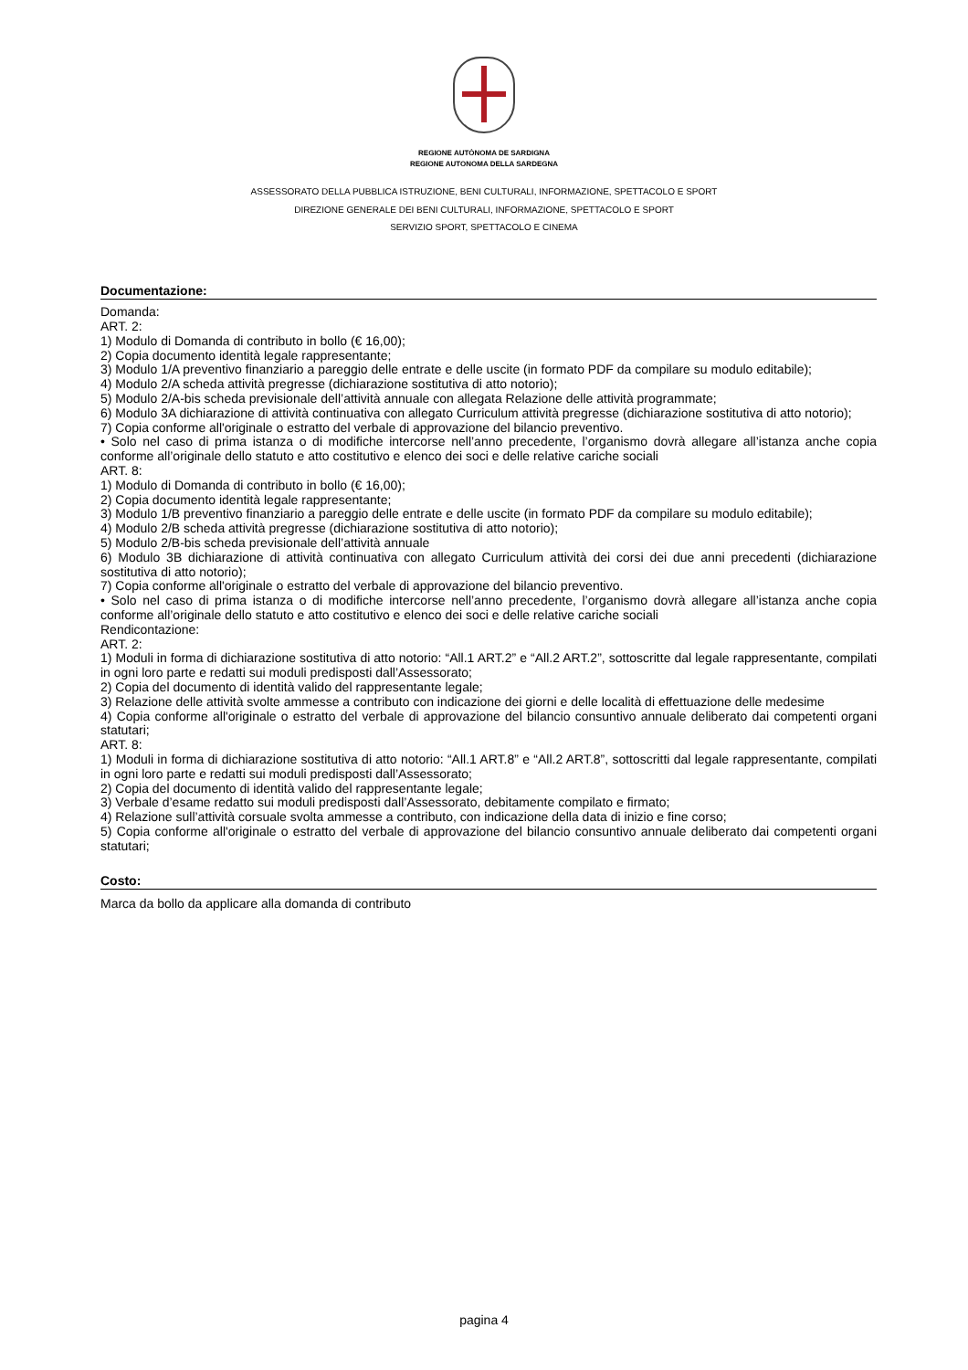REGIONE AUTÒNOMA DE SARDIGNA
REGIONE AUTONOMA DELLA SARDEGNA
ASSESSORATO DELLA PUBBLICA ISTRUZIONE, BENI CULTURALI, INFORMAZIONE, SPETTACOLO E SPORT
DIREZIONE GENERALE DEI BENI CULTURALI, INFORMAZIONE, SPETTACOLO E SPORT
SERVIZIO SPORT, SPETTACOLO E CINEMA
Documentazione:
Domanda:
ART. 2:
1) Modulo di Domanda di contributo in bollo (€ 16,00);
2) Copia documento identità legale rappresentante;
3) Modulo 1/A preventivo finanziario a pareggio delle entrate e delle uscite (in formato PDF da compilare su modulo editabile);
4) Modulo 2/A scheda attività pregresse (dichiarazione sostitutiva di atto notorio);
5) Modulo 2/A-bis scheda previsionale dell’attività annuale con allegata Relazione delle attività programmate;
6) Modulo 3A dichiarazione di attività continuativa con allegato Curriculum attività pregresse (dichiarazione sostitutiva di atto notorio);
7) Copia conforme all'originale o estratto del verbale di approvazione del bilancio preventivo.
• Solo nel caso di prima istanza o di modifiche intercorse nell’anno precedente, l’organismo dovrà allegare all’istanza anche copia conforme all’originale dello statuto e atto costitutivo e elenco dei soci e delle relative cariche sociali
ART. 8:
1) Modulo di Domanda di contributo in bollo (€ 16,00);
2) Copia documento identità legale rappresentante;
3) Modulo 1/B preventivo finanziario a pareggio delle entrate e delle uscite (in formato PDF da compilare su modulo editabile);
4) Modulo 2/B scheda attività pregresse (dichiarazione sostitutiva di atto notorio);
5) Modulo 2/B-bis scheda previsionale dell’attività annuale
6) Modulo 3B dichiarazione di attività continuativa con allegato Curriculum attività dei corsi dei due anni precedenti (dichiarazione sostitutiva di atto notorio);
7) Copia conforme all'originale o estratto del verbale di approvazione del bilancio preventivo.
• Solo nel caso di prima istanza o di modifiche intercorse nell’anno precedente, l’organismo dovrà allegare all’istanza anche copia conforme all’originale dello statuto e atto costitutivo e elenco dei soci e delle relative cariche sociali
Rendicontazione:
ART. 2:
1) Moduli in forma di dichiarazione sostitutiva di atto notorio: “All.1 ART.2” e “All.2 ART.2”, sottoscritte dal legale rappresentante, compilati in ogni loro parte e redatti sui moduli predisposti dall’Assessorato;
2) Copia del documento di identità valido del rappresentante legale;
3) Relazione delle attività svolte ammesse a contributo con indicazione dei giorni e delle località di effettuazione delle medesime
4) Copia conforme all'originale o estratto del verbale di approvazione del bilancio consuntivo annuale deliberato dai competenti organi statutari;
ART. 8:
1) Moduli in forma di dichiarazione sostitutiva di atto notorio: “All.1 ART.8” e “All.2 ART.8”, sottoscritti dal legale rappresentante, compilati in ogni loro parte e redatti sui moduli predisposti dall’Assessorato;
2) Copia del documento di identità valido del rappresentante legale;
3) Verbale d’esame redatto sui moduli predisposti dall’Assessorato, debitamente compilato e firmato;
4) Relazione sull’attività corsuale svolta ammesse a contributo, con indicazione della data di inizio e fine corso;
5) Copia conforme all'originale o estratto del verbale di approvazione del bilancio consuntivo annuale deliberato dai competenti organi statutari;
Costo:
Marca da bollo da applicare alla domanda di contributo
pagina 4